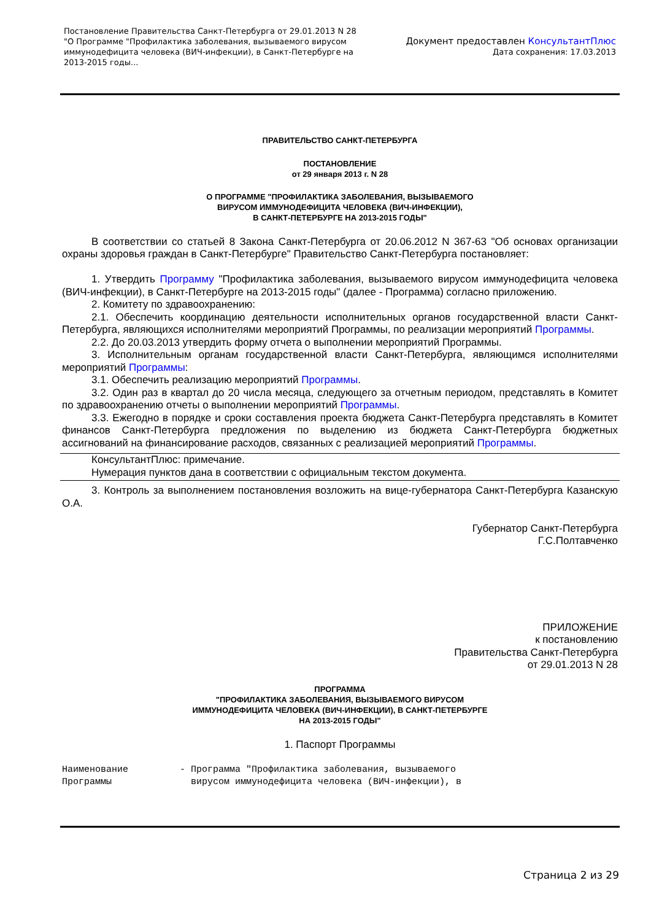Постановление Правительства Санкт-Петербурга от 29.01.2013 N 28
"О Программе "Профилактика заболевания, вызываемого вирусом
иммунодефицита человека (ВИЧ-инфекции), в Санкт-Петербурге на
2013-2015 годы...
Документ предоставлен КонсультантПлюс
Дата сохранения: 17.03.2013
ПРАВИТЕЛЬСТВО САНКТ-ПЕТЕРБУРГА
ПОСТАНОВЛЕНИЕ
от 29 января 2013 г. N 28
О ПРОГРАММЕ "ПРОФИЛАКТИКА ЗАБОЛЕВАНИЯ, ВЫЗЫВАЕМОГО
ВИРУСОМ ИММУНОДЕФИЦИТА ЧЕЛОВЕКА (ВИЧ-ИНФЕКЦИИ),
В САНКТ-ПЕТЕРБУРГЕ НА 2013-2015 ГОДЫ"
В соответствии со статьей 8 Закона Санкт-Петербурга от 20.06.2012 N 367-63 "Об основах организации охраны здоровья граждан в Санкт-Петербурге" Правительство Санкт-Петербурга постановляет:
1. Утвердить Программу "Профилактика заболевания, вызываемого вирусом иммунодефицита человека (ВИЧ-инфекции), в Санкт-Петербурге на 2013-2015 годы" (далее - Программа) согласно приложению.
2. Комитету по здравоохранению:
2.1. Обеспечить координацию деятельности исполнительных органов государственной власти Санкт-Петербурга, являющихся исполнителями мероприятий Программы, по реализации мероприятий Программы.
2.2. До 20.03.2013 утвердить форму отчета о выполнении мероприятий Программы.
3. Исполнительным органам государственной власти Санкт-Петербурга, являющимся исполнителями мероприятий Программы:
3.1. Обеспечить реализацию мероприятий Программы.
3.2. Один раз в квартал до 20 числа месяца, следующего за отчетным периодом, представлять в Комитет по здравоохранению отчеты о выполнении мероприятий Программы.
3.3. Ежегодно в порядке и сроки составления проекта бюджета Санкт-Петербурга представлять в Комитет финансов Санкт-Петербурга предложения по выделению из бюджета Санкт-Петербурга бюджетных ассигнований на финансирование расходов, связанных с реализацией мероприятий Программы.
КонсультантПлюс: примечание.
Нумерация пунктов дана в соответствии с официальным текстом документа.
3. Контроль за выполнением постановления возложить на вице-губернатора Санкт-Петербурга Казанскую О.А.
Губернатор Санкт-Петербурга
Г.С.Полтавченко
ПРИЛОЖЕНИЕ
к постановлению
Правительства Санкт-Петербурга
от 29.01.2013 N 28
ПРОГРАММА
"ПРОФИЛАКТИКА ЗАБОЛЕВАНИЯ, ВЫЗЫВАЕМОГО ВИРУСОМ
ИММУНОДЕФИЦИТА ЧЕЛОВЕКА (ВИЧ-ИНФЕКЦИИ), В САНКТ-ПЕТЕРБУРГЕ
НА 2013-2015 ГОДЫ"
1. Паспорт Программы
Наименование
Программы
- Программа "Профилактика заболевания, вызываемого
вирусом иммунодефицита человека (ВИЧ-инфекции), в
Страница 2 из 29